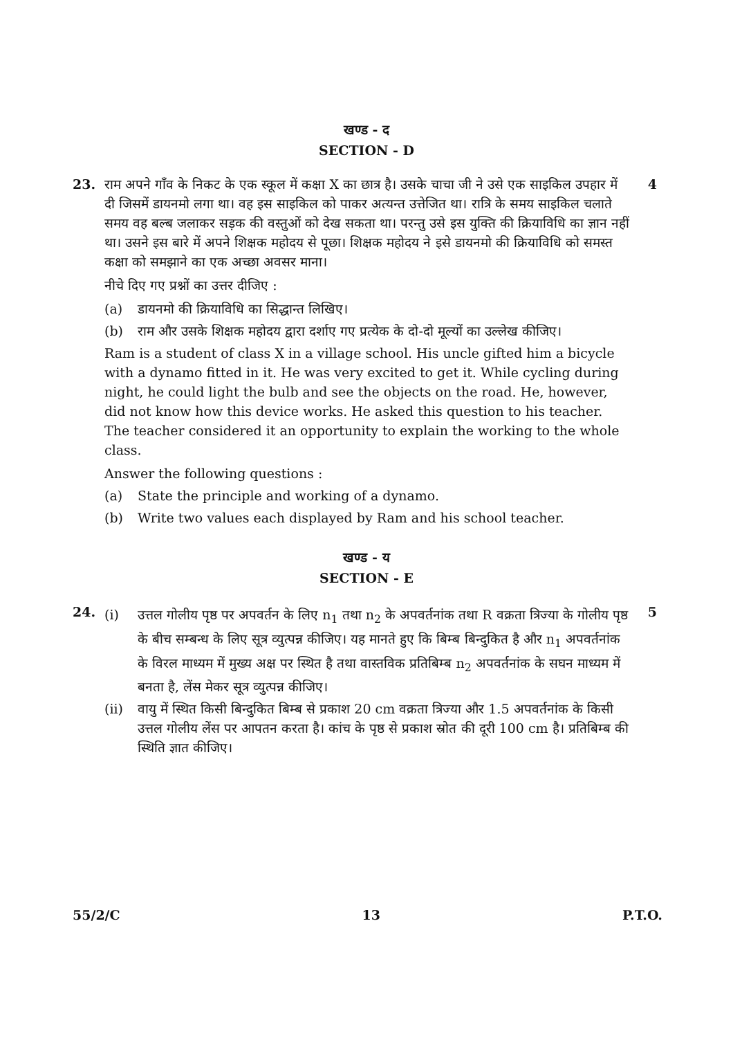खण्ड - द
SECTION - D
23. राम अपने गाँव के निकट के एक स्कूल में कक्षा X का छात्र है। उसके चाचा जी ने उसे एक साइकिल उपहार में दी जिसमें डायनमो लगा था। वह इस साइकिल को पाकर अत्यन्त उत्तेजित था। रात्रि के समय साइकिल चलाते समय वह बल्ब जलाकर सड़क की वस्तुओं को देख सकता था। परन्तु उसे इस युक्ति की क्रियाविधि का ज्ञान नहीं था। उसने इस बारे में अपने शिक्षक महोदय से पूछा। शिक्षक महोदय ने इसे डायनमो की क्रियाविधि को समस्त कक्षा को समझाने का एक अच्छा अवसर माना।
नीचे दिए गए प्रश्नों का उत्तर दीजिए :
(a) डायनमो की क्रियाविधि का सिद्धान्त लिखिए।
(b) राम और उसके शिक्षक महोदय द्वारा दर्शाए गए प्रत्येक के दो-दो मूल्यों का उल्लेख कीजिए।
Ram is a student of class X in a village school. His uncle gifted him a bicycle with a dynamo fitted in it. He was very excited to get it. While cycling during night, he could light the bulb and see the objects on the road. He, however, did not know how this device works. He asked this question to his teacher. The teacher considered it an opportunity to explain the working to the whole class.
Answer the following questions :
(a) State the principle and working of a dynamo.
(b) Write two values each displayed by Ram and his school teacher.
4
खण्ड - य
SECTION - E
24.
(i) उत्तल गोलीय पृष्ठ पर अपवर्तन के लिए n<sub>1</sub> तथा n<sub>2</sub> के अपवर्तनांक तथा R वक्रता त्रिज्या के गोलीय पृष्ठ के बीच सम्बन्ध के लिए सूत्र व्युत्पन्न कीजिए। यह मानते हुए कि बिम्ब बिन्दुकित है और n<sub>1</sub> अपवर्तनांक के विरल माध्यम में मुख्य अक्ष पर स्थित है तथा वास्तविक प्रतिबिम्ब n<sub>2</sub> अपवर्तनांक के सघन माध्यम में बनता है, लेंस मेकर सूत्र व्युत्पन्न कीजिए।
(ii) वायु में स्थित किसी बिन्दुकित बिम्ब से प्रकाश 20 cm वक्रता त्रिज्या और 1.5 अपवर्तनांक के किसी उत्तल गोलीय लेंस पर आपतन करता है। कांच के पृष्ठ से प्रकाश स्रोत की दूरी 100 cm है। प्रतिबिम्ब की स्थिति ज्ञात कीजिए।
5
55/2/C 13 P.T.O.